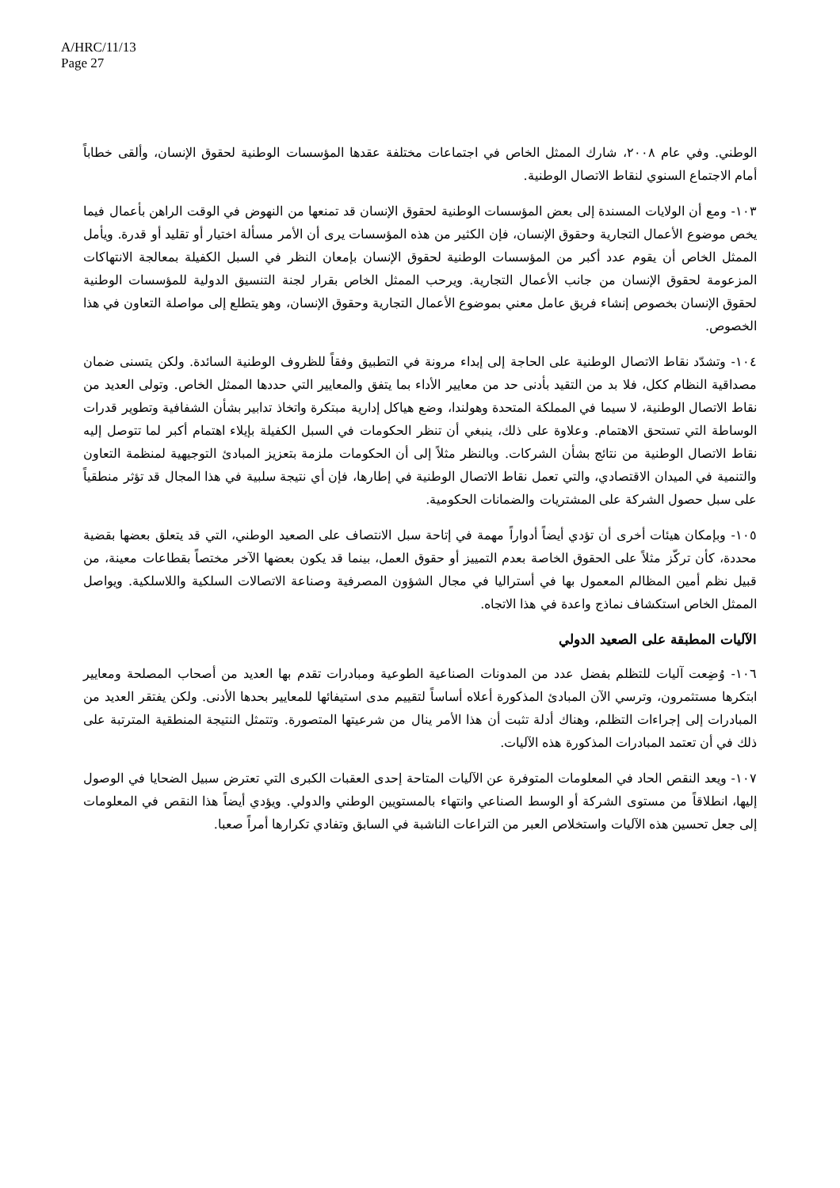A/HRC/11/13
Page 27
الوطني. وفي عام ٢٠٠٨، شارك الممثل الخاص في اجتماعات مختلفة عقدها المؤسسات الوطنية لحقوق الإنسان، وألقى خطاباً أمام الاجتماع السنوي لنقاط الاتصال الوطنية.
١٠٣- ومع أن الولايات المسندة إلى بعض المؤسسات الوطنية لحقوق الإنسان قد تمنعها من النهوض في الوقت الراهن بأعمال فيما يخص موضوع الأعمال التجارية وحقوق الإنسان، فإن الكثير من هذه المؤسسات يرى أن الأمر مسألة اختيار أو تقليد أو قدرة. ويأمل الممثل الخاص أن يقوم عدد أكبر من المؤسسات الوطنية لحقوق الإنسان بإمعان النظر في السبل الكفيلة بمعالجة الانتهاكات المزعومة لحقوق الإنسان من جانب الأعمال التجارية. ويرحب الممثل الخاص بقرار لجنة التنسيق الدولية للمؤسسات الوطنية لحقوق الإنسان بخصوص إنشاء فريق عامل معني بموضوع الأعمال التجارية وحقوق الإنسان، وهو يتطلع إلى مواصلة التعاون في هذا الخصوص.
١٠٤- وتشدّد نقاط الاتصال الوطنية على الحاجة إلى إبداء مرونة في التطبيق وفقاً للظروف الوطنية السائدة. ولكن يتسنى ضمان مصداقية النظام ككل، فلا بد من التقيد بأدنى حد من معايير الأداء بما يتفق والمعايير التي حددها الممثل الخاص. وتولى العديد من نقاط الاتصال الوطنية، لا سيما في المملكة المتحدة وهولندا، وضع هياكل إدارية مبتكرة واتخاذ تدابير بشأن الشفافية وتطوير قدرات الوساطة التي تستحق الاهتمام. وعلاوة على ذلك، ينبغي أن تنظر الحكومات في السبل الكفيلة بإيلاء اهتمام أكبر لما تتوصل إليه نقاط الاتصال الوطنية من نتائج بشأن الشركات. وبالنظر مثلاً إلى أن الحكومات ملزمة بتعزيز المبادئ التوجيهية لمنظمة التعاون والتنمية في الميدان الاقتصادي، والتي تعمل نقاط الاتصال الوطنية في إطارها، فإن أي نتيجة سلبية في هذا المجال قد تؤثر منطقياً على سبل حصول الشركة على المشتريات والضمانات الحكومية.
١٠٥- وبإمكان هيئات أخرى أن تؤدي أيضاً أدواراً مهمة في إتاحة سبل الانتصاف على الصعيد الوطني، التي قد يتعلق بعضها بقضية محددة، كأن تركّز مثلاً على الحقوق الخاصة بعدم التمييز أو حقوق العمل، بينما قد يكون بعضها الآخر مختصاً بقطاعات معينة، من قبيل نظم أمين المظالم المعمول بها في أستراليا في مجال الشؤون المصرفية وصناعة الاتصالات السلكية واللاسلكية. ويواصل الممثل الخاص استكشاف نماذج واعدة في هذا الاتجاه.
الآليات المطبقة على الصعيد الدولي
١٠٦- وُضِعت آليات للتظلم بفضل عدد من المدونات الصناعية الطوعية ومبادرات تقدم بها العديد من أصحاب المصلحة ومعايير ابتكرها مستثمرون، وترسي الآن المبادئ المذكورة أعلاه أساساً لتقييم مدى استيفائها للمعايير بحدها الأدنى. ولكن يفتقر العديد من المبادرات إلى إجراءات التظلم، وهناك أدلة تثبت أن هذا الأمر ينال من شرعيتها المتصورة. وتتمثل النتيجة المنطقية المترتبة على ذلك في أن تعتمد المبادرات المذكورة هذه الآليات.
١٠٧- ويعد النقص الحاد في المعلومات المتوفرة عن الآليات المتاحة إحدى العقبات الكبرى التي تعترض سبيل الضحايا في الوصول إليها، انطلاقاً من مستوى الشركة أو الوسط الصناعي وانتهاء بالمستويين الوطني والدولي. ويؤدي أيضاً هذا النقص في المعلومات إلى جعل تحسين هذه الآليات واستخلاص العبر من التراعات الناشبة في السابق وتفادي تكرارها أمراً صعبا.